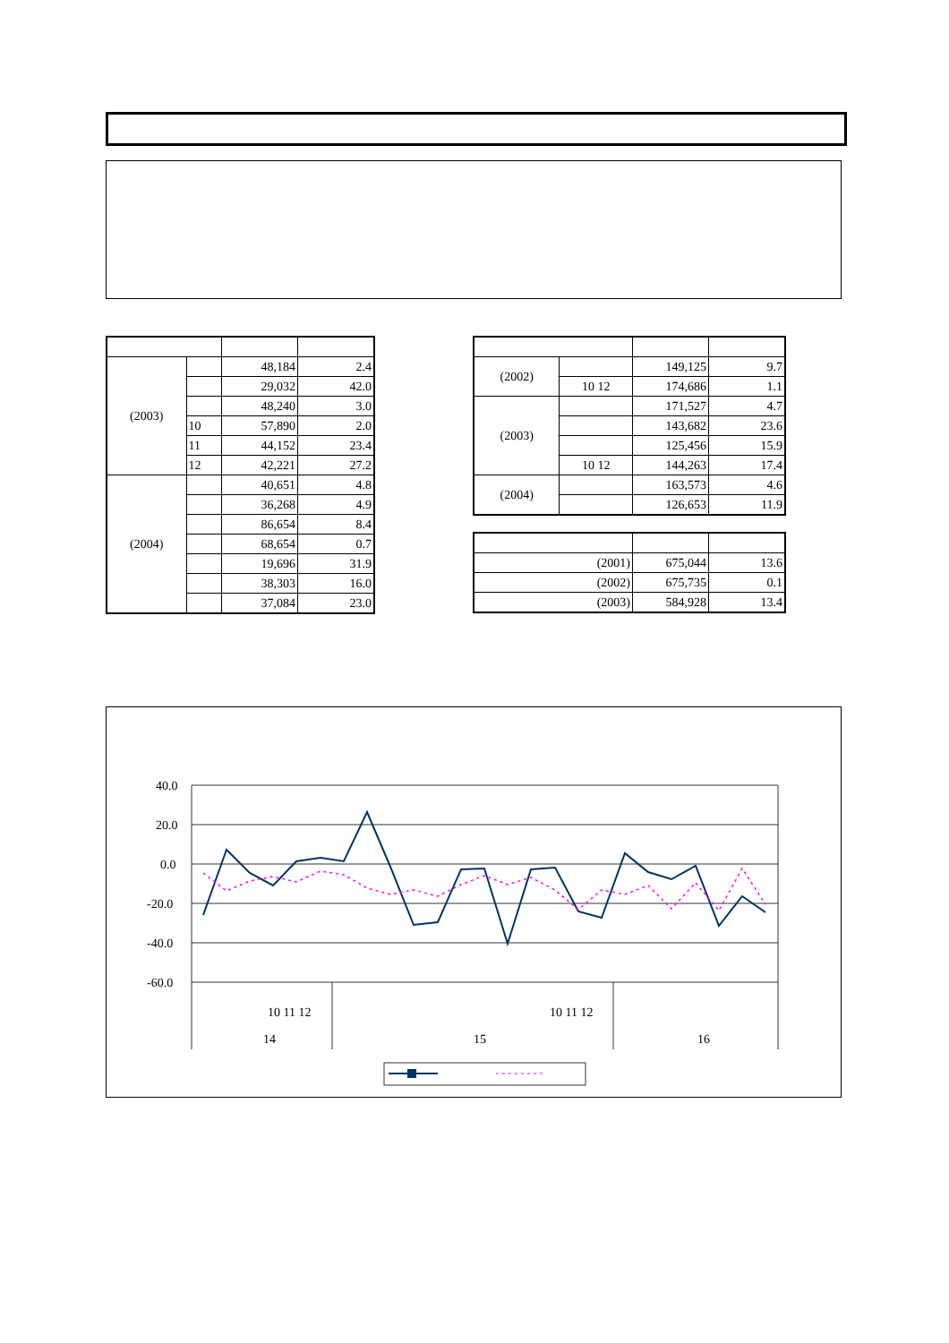| (2003) | | 48,184 | 2.4 |
| | | 29,032 | 42.0 |
| | | 48,240 | 3.0 |
| | 10 | 57,890 | 2.0 |
| | 11 | 44,152 | 23.4 |
| | 12 | 42,221 | 27.2 |
| (2004) | | 40,651 | 4.8 |
| | | 36,268 | 4.9 |
| | | 86,654 | 8.4 |
| | | 68,654 | 0.7 |
| | | 19,696 | 31.9 |
| | | 38,303 | 16.0 |
| | | 37,084 | 23.0 |
| (2002) | | 149,125 | 9.7 |
| | 10 12 | 174,686 | 1.1 |
| (2003) | | 171,527 | 4.7 |
| | | 143,682 | 23.6 |
| | | 125,456 | 15.9 |
| | 10 12 | 144,263 | 17.4 |
| (2004) | | 163,573 | 4.6 |
| | | 126,653 | 11.9 |
| (2001) | 675,044 | 13.6 |
| (2002) | 675,735 | 0.1 |
| (2003) | 584,928 | 13.4 |
40.0
20.0
0.0
-20.0
-40.0
-60.0
14
15
16
10 11 12
10 11 12